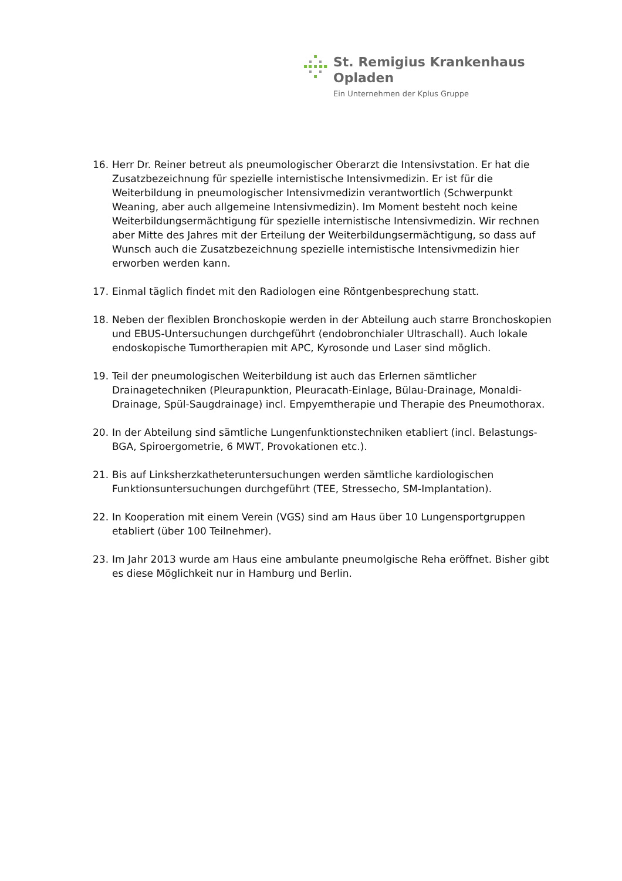St. Remigius Krankenhaus
Opladen
Ein Unternehmen der Kplus Gruppe
16. Herr Dr. Reiner betreut als pneumologischer Oberarzt die Intensivstation. Er hat die Zusatzbezeichnung für spezielle internistische Intensivmedizin. Er ist für die Weiterbildung in pneumologischer Intensivmedizin verantwortlich (Schwerpunkt Weaning, aber auch allgemeine Intensivmedizin). Im Moment besteht noch keine Weiterbildungsermächtigung für spezielle internistische Intensivmedizin. Wir rechnen aber Mitte des Jahres mit der Erteilung der Weiterbildungsermächtigung, so dass auf Wunsch auch die Zusatzbezeichnung spezielle internistische Intensivmedizin hier erworben werden kann.
17. Einmal täglich findet mit den Radiologen eine Röntgenbesprechung statt.
18. Neben der flexiblen Bronchoskopie werden in der Abteilung auch starre Bronchoskopien und EBUS-Untersuchungen durchgeführt (endobronchialer Ultraschall). Auch lokale endoskopische Tumortherapien mit APC, Kyrosonde und Laser sind möglich.
19. Teil der pneumologischen Weiterbildung ist auch das Erlernen sämtlicher Drainagetechniken (Pleurapunktion, Pleuracath-Einlage, Bülau-Drainage, Monaldi-Drainage, Spül-Saugdrainage) incl. Empyemtherapie und Therapie des Pneumothorax.
20. In der Abteilung sind sämtliche Lungenfunktionstechniken etabliert (incl. Belastungs-BGA, Spiroergometrie, 6 MWT, Provokationen etc.).
21. Bis auf Linksherzkatheteruntersuchungen werden sämtliche kardiologischen Funktionsuntersuchungen durchgeführt (TEE, Stressecho, SM-Implantation).
22. In Kooperation mit einem Verein (VGS) sind am Haus über 10 Lungensportgruppen etabliert (über 100 Teilnehmer).
23. Im Jahr 2013 wurde am Haus eine ambulante pneumolgische Reha eröffnet. Bisher gibt es diese Möglichkeit nur in Hamburg und Berlin.